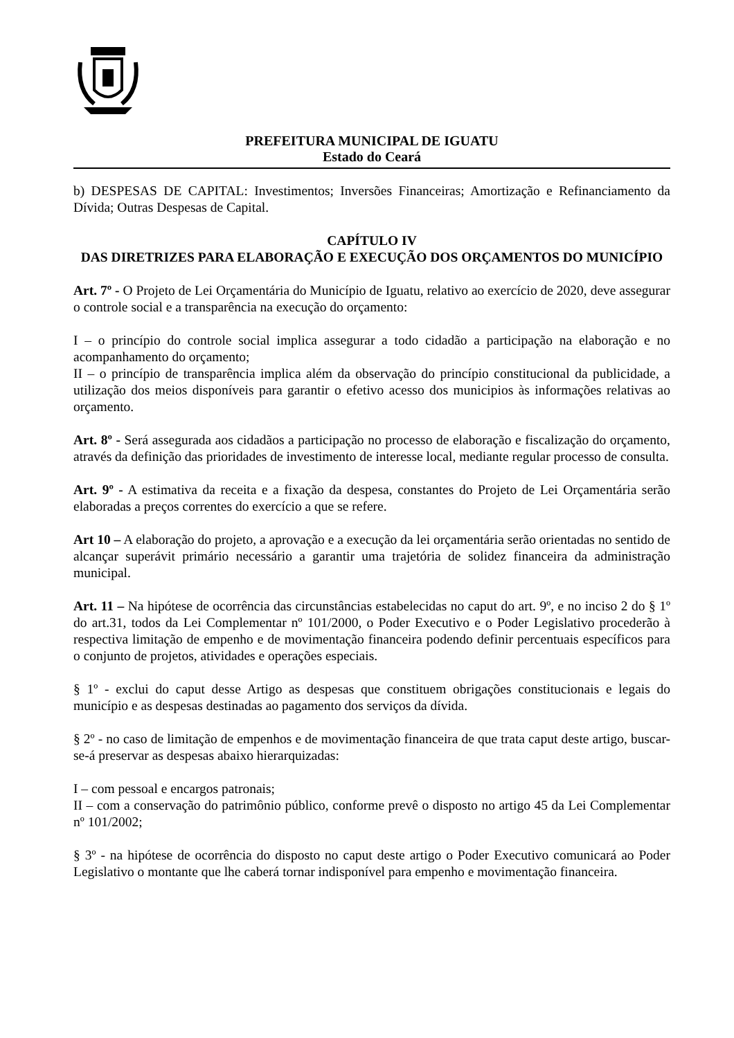PREFEITURA MUNICIPAL DE IGUATU
Estado do Ceará
b) DESPESAS DE CAPITAL: Investimentos; Inversões Financeiras; Amortização e Refinanciamento da Dívida; Outras Despesas de Capital.
CAPÍTULO IV
DAS DIRETRIZES PARA ELABORAÇÃO E EXECUÇÃO DOS ORÇAMENTOS DO MUNICÍPIO
Art. 7º - O Projeto de Lei Orçamentária do Município de Iguatu, relativo ao exercício de 2020, deve assegurar o controle social e a transparência na execução do orçamento:
I – o princípio do controle social implica assegurar a todo cidadão a participação na elaboração e no acompanhamento do orçamento;
II – o princípio de transparência implica além da observação do princípio constitucional da publicidade, a utilização dos meios disponíveis para garantir o efetivo acesso dos municipios às informações relativas ao orçamento.
Art. 8º - Será assegurada aos cidadãos a participação no processo de elaboração e fiscalização do orçamento, através da definição das prioridades de investimento de interesse local, mediante regular processo de consulta.
Art. 9º - A estimativa da receita e a fixação da despesa, constantes do Projeto de Lei Orçamentária serão elaboradas a preços correntes do exercício a que se refere.
Art 10 – A elaboração do projeto, a aprovação e a execução da lei orçamentária serão orientadas no sentido de alcançar superávit primário necessário a garantir uma trajetória de solidez financeira da administração municipal.
Art. 11 – Na hipótese de ocorrência das circunstâncias estabelecidas no caput do art. 9º, e no inciso 2 do § 1º do art.31, todos da Lei Complementar nº 101/2000, o Poder Executivo e o Poder Legislativo procederão à respectiva limitação de empenho e de movimentação financeira podendo definir percentuais específicos para o conjunto de projetos, atividades e operações especiais.
§ 1º - exclui do caput desse Artigo as despesas que constituem obrigações constitucionais e legais do município e as despesas destinadas ao pagamento dos serviços da dívida.
§ 2º - no caso de limitação de empenhos e de movimentação financeira de que trata caput deste artigo, buscar-se-á preservar as despesas abaixo hierarquizadas:
I – com pessoal e encargos patronais;
II – com a conservação do patrimônio público, conforme prevê o disposto no artigo 45 da Lei Complementar nº 101/2002;
§ 3º - na hipótese de ocorrência do disposto no caput deste artigo o Poder Executivo comunicará ao Poder Legislativo o montante que lhe caberá tornar indisponível para empenho e movimentação financeira.